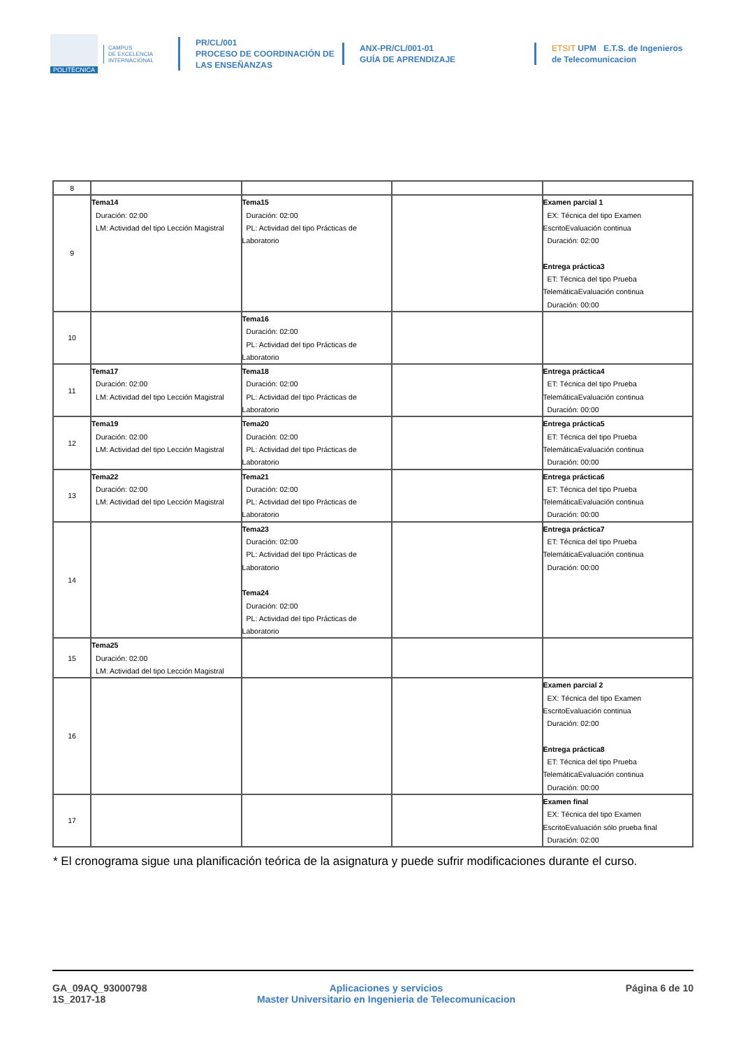POLITÉCNICA
CAMPUS
DE EXCELENCIA
INTERNACIONAL
PR/CL/001
PROCESO DE COORDINACIÓN DE
LAS ENSEÑANZAS
ANX-PR/CL/001-01
GUÍA DE APRENDIZAJE
ETSIT UPM E.T.S. de Ingenieros de Telecomunicacion
| 8 | | | | |
| 9 | Tema14 Duración: 02:00 LM: Actividad del tipo Lección Magistral | Tema15 Duración: 02:00 PL: Actividad del tipo Prácticas de Laboratorio | | Examen parcial 1 EX: Técnica del tipo Examen EscritoEvaluación continua Duración: 02:00 Entrega práctica3 ET: Técnica del tipo Prueba TelemáticaEvaluación continua Duración: 00:00 |
| 10 | | Tema16 Duración: 02:00 PL: Actividad del tipo Prácticas de Laboratorio | | |
| 11 | Tema17 Duración: 02:00 LM: Actividad del tipo Lección Magistral | Tema18 Duración: 02:00 PL: Actividad del tipo Prácticas de Laboratorio | | Entrega práctica4 ET: Técnica del tipo Prueba TelemáticaEvaluación continua Duración: 00:00 |
| 12 | Tema19 Duración: 02:00 LM: Actividad del tipo Lección Magistral | Tema20 Duración: 02:00 PL: Actividad del tipo Prácticas de Laboratorio | | Entrega práctica5 ET: Técnica del tipo Prueba TelemáticaEvaluación continua Duración: 00:00 |
| 13 | Tema22 Duración: 02:00 LM: Actividad del tipo Lección Magistral | Tema21 Duración: 02:00 PL: Actividad del tipo Prácticas de Laboratorio | | Entrega práctica6 ET: Técnica del tipo Prueba TelemáticaEvaluación continua Duración: 00:00 |
| 14 | | Tema23 Duración: 02:00 PL: Actividad del tipo Prácticas de Laboratorio Tema24 Duración: 02:00 PL: Actividad del tipo Prácticas de Laboratorio | | Entrega práctica7 ET: Técnica del tipo Prueba TelemáticaEvaluación continua Duración: 00:00 |
| 15 | Tema25 Duración: 02:00 LM: Actividad del tipo Lección Magistral | | | |
| 16 | | | | Examen parcial 2 EX: Técnica del tipo Examen EscritoEvaluación continua Duración: 02:00 Entrega práctica8 ET: Técnica del tipo Prueba TelemáticaEvaluación continua Duración: 00:00 |
| 17 | | | | Examen final EX: Técnica del tipo Examen EscritoEvaluación sólo prueba final Duración: 02:00 |
* El cronograma sigue una planificación teórica de la asignatura y puede sufrir modificaciones durante el curso.
GA_09AQ_93000798
1S_2017-18
Aplicaciones y servicios
Master Universitario en Ingenieria de Telecomunicacion
Página 6 de 10